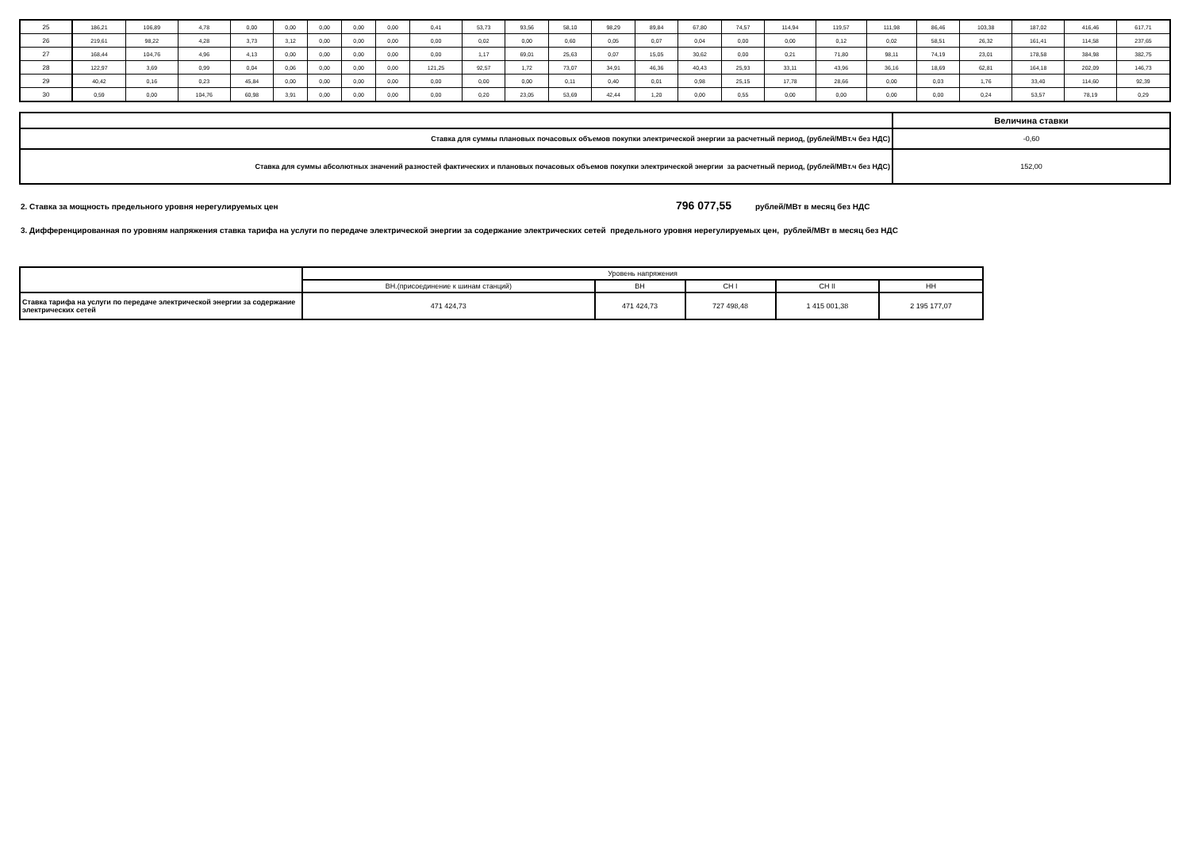| 25 | 186,21 | 106,89 | 4,78 | 0,00 | 0,00 | 0,00 | 0,00 | 0,00 | 0,41 | 53,73 | 93,56 | 58,10 | 98,29 | 89,84 | 67,80 | 74,57 | 114,94 | 119,57 | 111,98 | 86,46 | 103,38 | 187,02 | 416,46 | 617,71 |
| 26 | 219,61 | 98,22 | 4,28 | 3,73 | 3,12 | 0,00 | 0,00 | 0,00 | 0,00 | 0,02 | 0,00 | 0,60 | 0,05 | 0,07 | 0,04 | 0,00 | 0,00 | 0,12 | 0,02 | 58,51 | 26,32 | 161,41 | 114,58 | 237,65 |
| 27 | 168,44 | 104,76 | 4,96 | 4,13 | 0,00 | 0,00 | 0,00 | 0,00 | 0,00 | 1,17 | 69,01 | 25,63 | 0,07 | 15,05 | 30,62 | 0,00 | 0,21 | 71,80 | 98,11 | 74,19 | 23,01 | 178,58 | 384,98 | 382,75 |
| 28 | 122,97 | 3,69 | 0,99 | 0,04 | 0,06 | 0,00 | 0,00 | 0,00 | 121,25 | 92,57 | 1,72 | 73,07 | 34,91 | 46,36 | 40,43 | 25,93 | 33,11 | 43,96 | 36,16 | 18,69 | 62,81 | 164,18 | 202,09 | 146,73 |
| 29 | 40,42 | 0,16 | 0,23 | 45,84 | 0,00 | 0,00 | 0,00 | 0,00 | 0,00 | 0,00 | 0,00 | 0,11 | 0,40 | 0,01 | 0,98 | 25,15 | 17,78 | 28,66 | 0,00 | 0,03 | 1,76 | 33,40 | 114,60 | 92,39 |
| 30 | 0,59 | 0,00 | 104,76 | 60,98 | 3,91 | 0,00 | 0,00 | 0,00 | 0,00 | 0,20 | 23,05 | 53,69 | 42,44 | 1,20 | 0,00 | 0,55 | 0,00 | 0,00 | 0,00 | 0,00 | 0,24 | 53,57 | 78,19 | 0,29 |
| | Величина ставки |
| Ставка для суммы плановых почасовых объемов покупки электрической энергии за расчетный период, (рублей/МВт.ч без НДС) | -0,60 |
| Ставка для суммы абсолютных значений разностей фактических и плановых почасовых объемов покупки электрической энергии за расчетный период, (рублей/МВт.ч без НДС) | 152,00 |
2. Ставка за мощность предельного уровня нерегулируемых цен 796 077,55 рублей/МВт в месяц без НДС
3. Дифференцированная по уровням напряжения ставка тарифа на услуги по передаче электрической энергии за содержание электрических сетей предельного уровня нерегулируемых цен, рублей/МВт в месяц без НДС
| | Уровень напряжения | | | | |
| | ВН.(присоединение к шинам станций) | ВН | СН I | СН II | НН |
| Ставка тарифа на услуги по передаче электрической энергии за содержание электрических сетей | 471 424,73 | 471 424,73 | 727 498,48 | 1 415 001,38 | 2 195 177,07 |